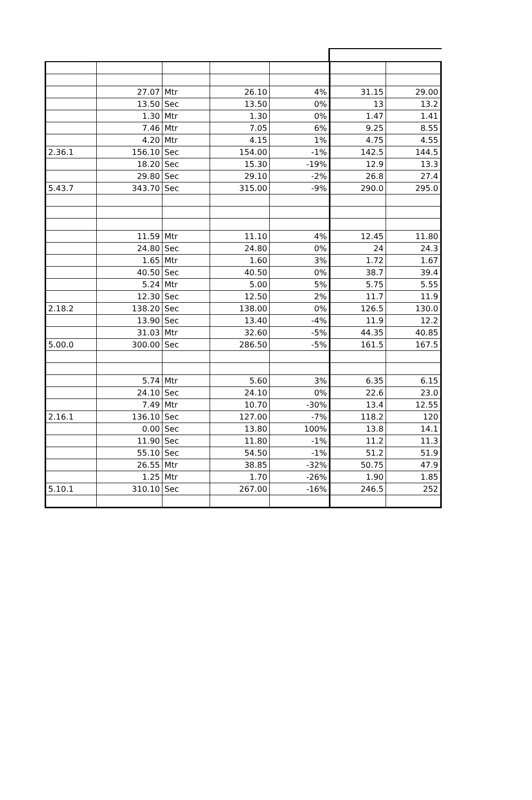| | 27.07 | Mtr | 26.10 | 4% | 31.15 | 29.00 |
| | 13.50 | Sec | 13.50 | 0% | 13 | 13.2 |
| | 1.30 | Mtr | 1.30 | 0% | 1.47 | 1.41 |
| | 7.46 | Mtr | 7.05 | 6% | 9.25 | 8.55 |
| | 4.20 | Mtr | 4.15 | 1% | 4.75 | 4.55 |
| 2.36.1 | 156.10 | Sec | 154.00 | -1% | 142.5 | 144.5 |
| | 18.20 | Sec | 15.30 | -19% | 12.9 | 13.3 |
| | 29.80 | Sec | 29.10 | -2% | 26.8 | 27.4 |
| 5.43.7 | 343.70 | Sec | 315.00 | -9% | 290.0 | 295.0 |
| | 11.59 | Mtr | 11.10 | 4% | 12.45 | 11.80 |
| | 24.80 | Sec | 24.80 | 0% | 24 | 24.3 |
| | 1.65 | Mtr | 1.60 | 3% | 1.72 | 1.67 |
| | 40.50 | Sec | 40.50 | 0% | 38.7 | 39.4 |
| | 5.24 | Mtr | 5.00 | 5% | 5.75 | 5.55 |
| | 12.30 | Sec | 12.50 | 2% | 11.7 | 11.9 |
| 2.18.2 | 138.20 | Sec | 138.00 | 0% | 126.5 | 130.0 |
| | 13.90 | Sec | 13.40 | -4% | 11.9 | 12.2 |
| | 31.03 | Mtr | 32.60 | -5% | 44.35 | 40.85 |
| 5.00.0 | 300.00 | Sec | 286.50 | -5% | 161.5 | 167.5 |
| | 5.74 | Mtr | 5.60 | 3% | 6.35 | 6.15 |
| | 24.10 | Sec | 24.10 | 0% | 22.6 | 23.0 |
| | 7.49 | Mtr | 10.70 | -30% | 13.4 | 12.55 |
| 2.16.1 | 136.10 | Sec | 127.00 | -7% | 118.2 | 120 |
| | 0.00 | Sec | 13.80 | 100% | 13.8 | 14.1 |
| | 11.90 | Sec | 11.80 | -1% | 11.2 | 11.3 |
| | 55.10 | Sec | 54.50 | -1% | 51.2 | 51.9 |
| | 26.55 | Mtr | 38.85 | -32% | 50.75 | 47.9 |
| | 1.25 | Mtr | 1.70 | -26% | 1.90 | 1.85 |
| 5.10.1 | 310.10 | Sec | 267.00 | -16% | 246.5 | 252 |